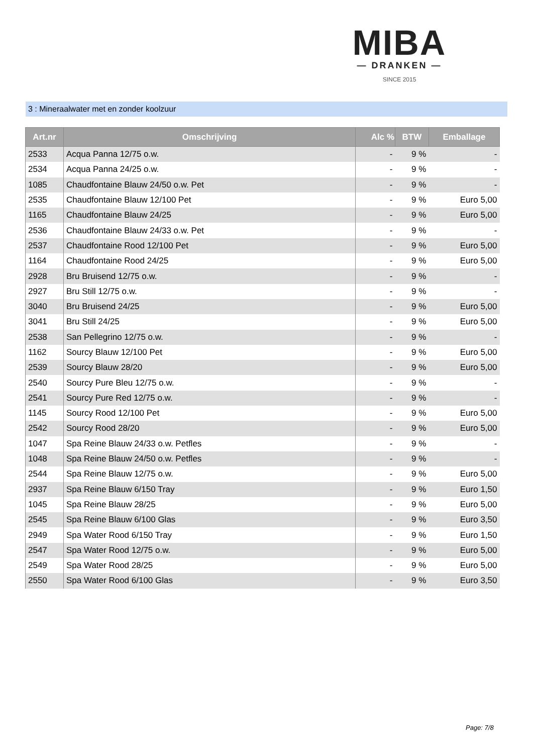MIBA
— DRANKEN —
SINCE 2015
3 : Mineraalwater met en zonder koolzuur
| Art.nr | Omschrijving | Alc % | BTW | Emballage |
| --- | --- | --- | --- | --- |
| 2533 | Acqua Panna 12/75 o.w. | - | 9 % | - |
| 2534 | Acqua Panna 24/25 o.w. | - | 9 % | - |
| 1085 | Chaudfontaine Blauw 24/50 o.w. Pet | - | 9 % | - |
| 2535 | Chaudfontaine Blauw 12/100 Pet | - | 9 % | Euro 5,00 |
| 1165 | Chaudfontaine Blauw 24/25 | - | 9 % | Euro 5,00 |
| 2536 | Chaudfontaine Blauw 24/33 o.w. Pet | - | 9 % | - |
| 2537 | Chaudfontaine Rood 12/100 Pet | - | 9 % | Euro 5,00 |
| 1164 | Chaudfontaine Rood 24/25 | - | 9 % | Euro 5,00 |
| 2928 | Bru Bruisend 12/75 o.w. | - | 9 % | - |
| 2927 | Bru Still 12/75 o.w. | - | 9 % | - |
| 3040 | Bru Bruisend 24/25 | - | 9 % | Euro 5,00 |
| 3041 | Bru Still 24/25 | - | 9 % | Euro 5,00 |
| 2538 | San Pellegrino 12/75 o.w. | - | 9 % | - |
| 1162 | Sourcy Blauw 12/100 Pet | - | 9 % | Euro 5,00 |
| 2539 | Sourcy Blauw 28/20 | - | 9 % | Euro 5,00 |
| 2540 | Sourcy Pure Bleu 12/75 o.w. | - | 9 % | - |
| 2541 | Sourcy Pure Red 12/75 o.w. | - | 9 % | - |
| 1145 | Sourcy Rood 12/100 Pet | - | 9 % | Euro 5,00 |
| 2542 | Sourcy Rood 28/20 | - | 9 % | Euro 5,00 |
| 1047 | Spa Reine Blauw 24/33 o.w. Petfles | - | 9 % | - |
| 1048 | Spa Reine Blauw 24/50 o.w. Petfles | - | 9 % | - |
| 2544 | Spa Reine Blauw 12/75 o.w. | - | 9 % | Euro 5,00 |
| 2937 | Spa Reine Blauw 6/150 Tray | - | 9 % | Euro 1,50 |
| 1045 | Spa Reine Blauw 28/25 | - | 9 % | Euro 5,00 |
| 2545 | Spa Reine Blauw 6/100 Glas | - | 9 % | Euro 3,50 |
| 2949 | Spa Water Rood 6/150 Tray | - | 9 % | Euro 1,50 |
| 2547 | Spa Water Rood 12/75 o.w. | - | 9 % | Euro 5,00 |
| 2549 | Spa Water Rood 28/25 | - | 9 % | Euro 5,00 |
| 2550 | Spa Water Rood 6/100 Glas | - | 9 % | Euro 3,50 |
Page: 7/8